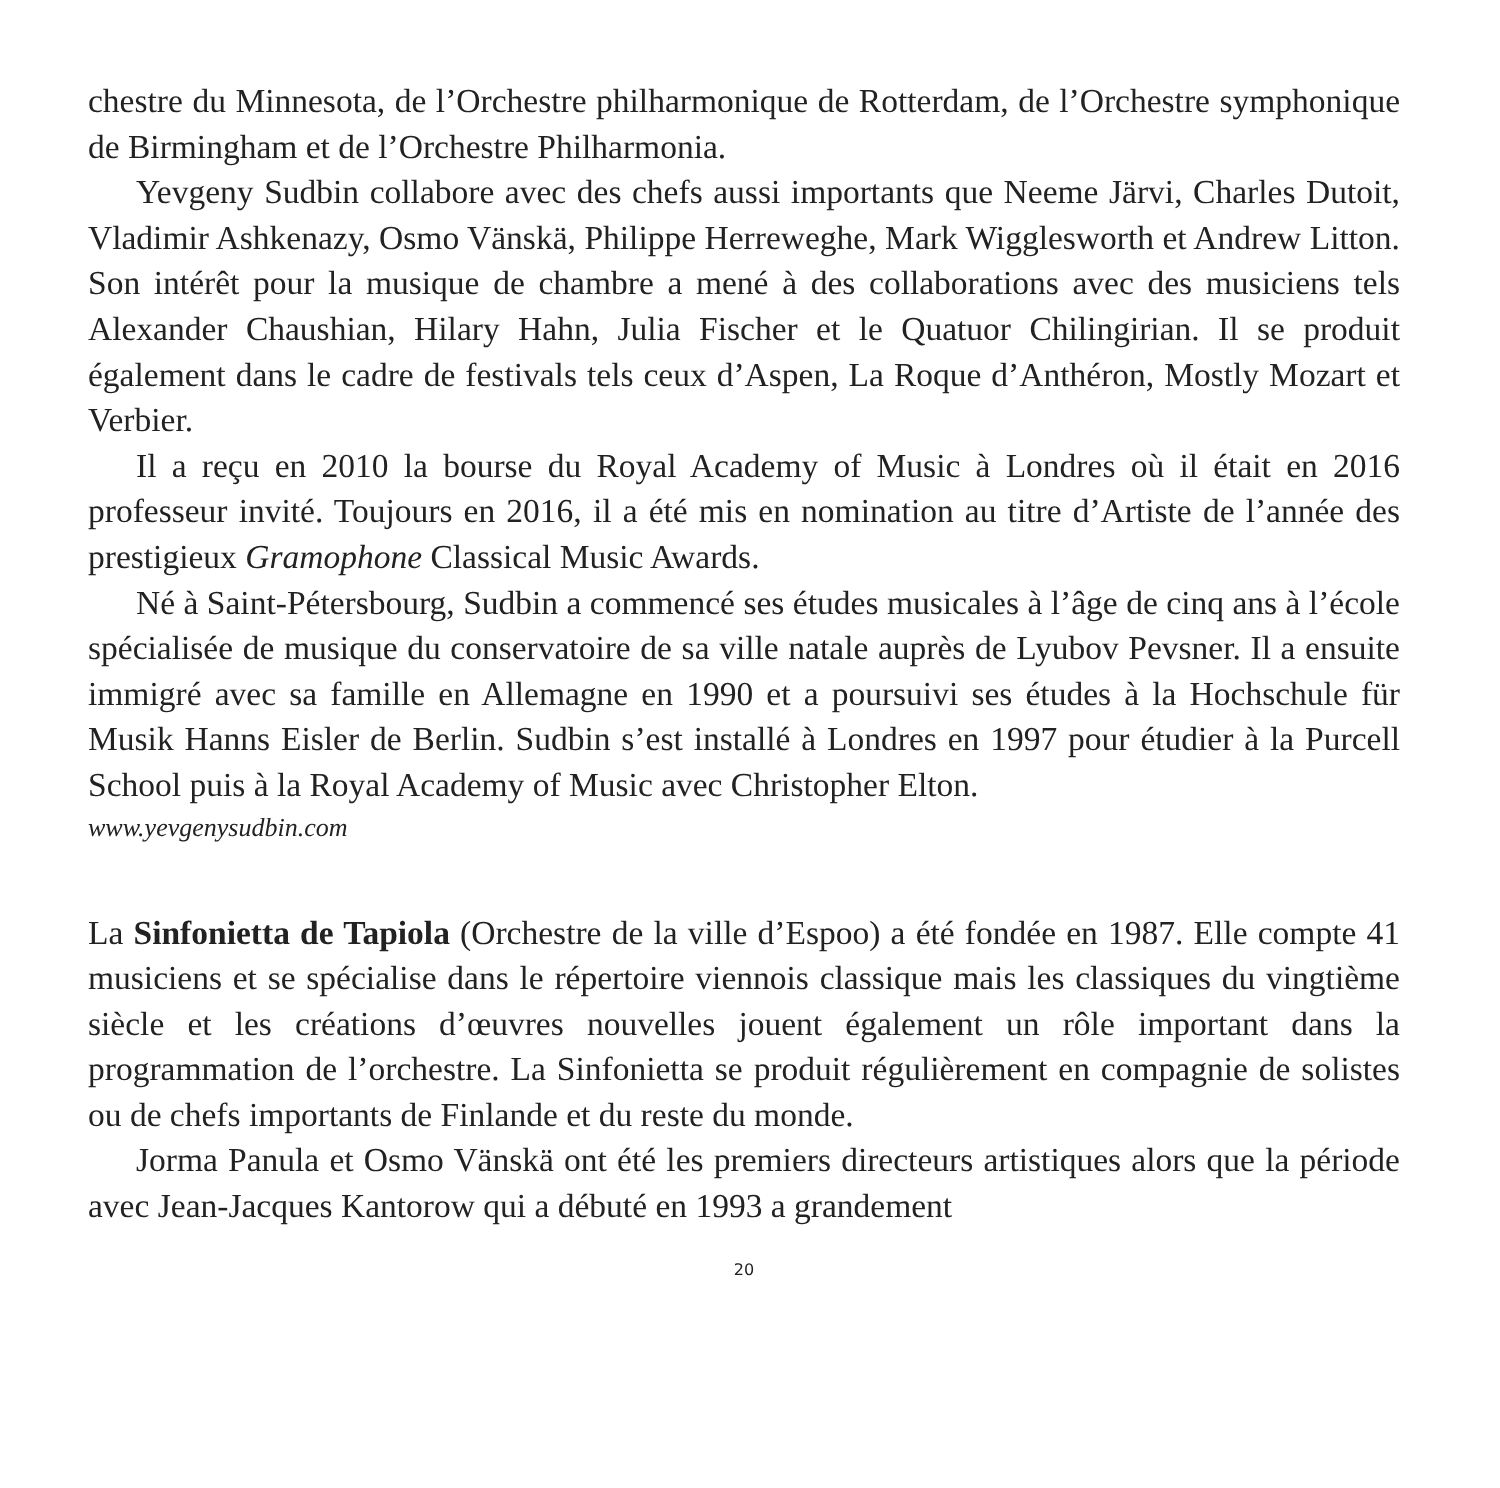chestre du Minnesota, de l’Orchestre philharmonique de Rotterdam, de l’Orchestre symphonique de Birmingham et de l’Orchestre Philharmonia.
Yevgeny Sudbin collabore avec des chefs aussi importants que Neeme Järvi, Charles Dutoit, Vladimir Ashkenazy, Osmo Vänskä, Philippe Herreweghe, Mark Wigglesworth et Andrew Litton. Son intérêt pour la musique de chambre a mené à des collaborations avec des musiciens tels Alexander Chaushian, Hilary Hahn, Julia Fischer et le Quatuor Chilingirian. Il se produit également dans le cadre de festivals tels ceux d’Aspen, La Roque d’Anthéron, Mostly Mozart et Verbier.
Il a reçu en 2010 la bourse du Royal Academy of Music à Londres où il était en 2016 professeur invité. Toujours en 2016, il a été mis en nomination au titre d’Artiste de l’année des prestigieux Gramophone Classical Music Awards.
Né à Saint-Pétersbourg, Sudbin a commencé ses études musicales à l’âge de cinq ans à l’école spécialisée de musique du conservatoire de sa ville natale auprès de Lyubov Pevsner. Il a ensuite immigré avec sa famille en Allemagne en 1990 et a poursuivi ses études à la Hochschule für Musik Hanns Eisler de Berlin. Sudbin s’est installé à Londres en 1997 pour étudier à la Purcell School puis à la Royal Academy of Music avec Christopher Elton.
www.yevgenysudbin.com
La Sinfonietta de Tapiola (Orchestre de la ville d’Espoo) a été fondée en 1987. Elle compte 41 musiciens et se spécialise dans le répertoire viennois classique mais les classiques du vingtième siècle et les créations d’œuvres nouvelles jouent également un rôle important dans la programmation de l’orchestre. La Sinfonietta se produit régulièrement en compagnie de solistes ou de chefs importants de Finlande et du reste du monde.
Jorma Panula et Osmo Vänskä ont été les premiers directeurs artistiques alors que la période avec Jean-Jacques Kantorow qui a débuté en 1993 a grandement
20